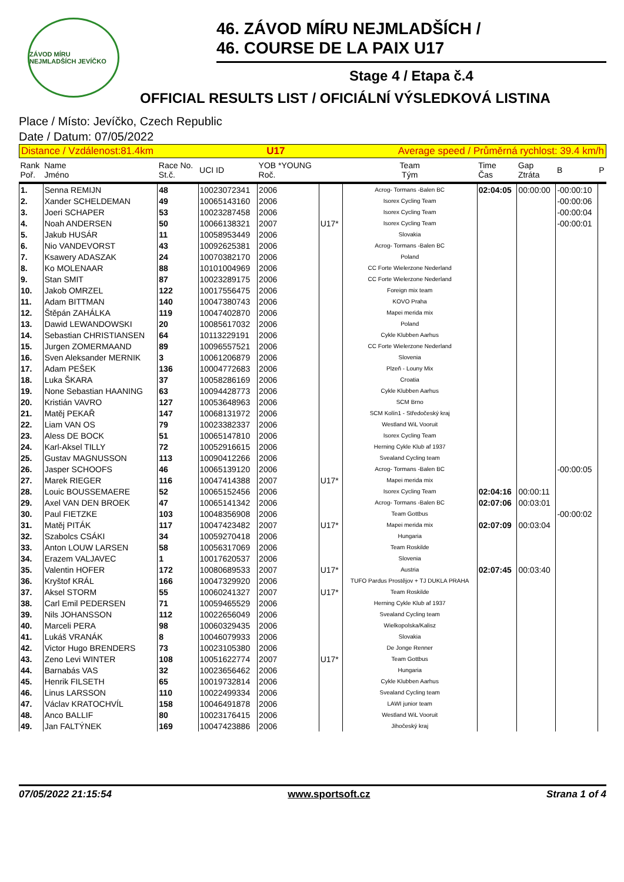ZÁVOD MÍRU NEJMLADŠÍCH JEVÍČKO
46. ZÁVOD MÍRU NEJMLADŠÍCH /
46. COURSE DE LA PAIX U17
Stage 4 / Etapa č.4
OFFICIAL RESULTS LIST / OFICIÁLNÍ VÝSLEDKOVÁ LISTINA
Place / Místo: Jevíčko, Czech Republic
Date / Datum: 07/05/2022
Distance / Vzdálenost:81.4km U17 Average speed / Průměrná rychlost: 39.4 km/h
| Rank Poř. | Name Jméno | Race No. St.č. | UCI ID | YOB *YOUNG Roč. | | Team Tým | Time Čas | Gap Ztráta | B | P |
| --- | --- | --- | --- | --- | --- | --- | --- | --- | --- | --- |
| 1. | Senna REMIJN | 48 | 10023072341 | 2006 | | Acrog- Tormans -Balen BC | 02:04:05 | 00:00:00 | -00:00:10 | |
| 2. | Xander SCHELDEMAN | 49 | 10065143160 | 2006 | | Isorex Cycling Team | | | -00:00:06 | |
| 3. | Joeri SCHAPER | 53 | 10023287458 | 2006 | | Isorex Cycling Team | | | -00:00:04 | |
| 4. | Noah ANDERSEN | 50 | 10066138321 | 2007 | U17* | Isorex Cycling Team | | | -00:00:01 | |
| 5. | Jakub HUSÁR | 11 | 10058953449 | 2006 | | Slovakia | | | | |
| 6. | Nio VANDEVORST | 43 | 10092625381 | 2006 | | Acrog- Tormans -Balen BC | | | | |
| 7. | Ksawery ADASZAK | 24 | 10070382170 | 2006 | | Poland | | | | |
| 8. | Ko MOLENAAR | 88 | 10101004969 | 2006 | | CC Forte Wielerzone Nederland | | | | |
| 9. | Stan SMIT | 87 | 10023289175 | 2006 | | CC Forte Wielerzone Nederland | | | | |
| 10. | Jakob OMRZEL | 122 | 10017556475 | 2006 | | Foreign mix team | | | | |
| 11. | Adam BITTMAN | 140 | 10047380743 | 2006 | | KOVO Praha | | | | |
| 12. | Štěpán ZAHÁLKA | 119 | 10047402870 | 2006 | | Mapei merida mix | | | | |
| 13. | Dawid LEWANDOWSKI | 20 | 10085617032 | 2006 | | Poland | | | | |
| 14. | Sebastian CHRISTIANSEN | 64 | 10113229191 | 2006 | | Cykle Klubben Aarhus | | | | |
| 15. | Jurgen ZOMERMAAND | 89 | 10096557521 | 2006 | | CC Forte Wielerzone Nederland | | | | |
| 16. | Sven Aleksander MERNIK | 3 | 10061206879 | 2006 | | Slovenia | | | | |
| 17. | Adam PEŠEK | 136 | 10004772683 | 2006 | | Plzeň - Louny Mix | | | | |
| 18. | Luka ŠKARA | 37 | 10058286169 | 2006 | | Croatia | | | | |
| 19. | None Sebastian HAANING | 63 | 10094428773 | 2006 | | Cykle Klubben Aarhus | | | | |
| 20. | Kristián VAVRO | 127 | 10053648963 | 2006 | | SCM Brno | | | | |
| 21. | Matěj PEKAŘ | 147 | 10068131972 | 2006 | | SCM Kolín1 - Středočeský kraj | | | | |
| 22. | Liam VAN OS | 79 | 10023382337 | 2006 | | Westland WiL Vooruit | | | | |
| 23. | Aless DE BOCK | 51 | 10065147810 | 2006 | | Isorex Cycling Team | | | | |
| 24. | Karl-Aksel TILLY | 72 | 10052916615 | 2006 | | Herning Cykle Klub af 1937 | | | | |
| 25. | Gustav MAGNUSSON | 113 | 10090412266 | 2006 | | Svealand Cycling team | | | | |
| 26. | Jasper SCHOOFS | 46 | 10065139120 | 2006 | | Acrog- Tormans -Balen BC | | | -00:00:05 | |
| 27. | Marek RIEGER | 116 | 10047414388 | 2007 | U17* | Mapei merida mix | | | | |
| 28. | Louic BOUSSEMAERE | 52 | 10065152456 | 2006 | | Isorex Cycling Team | 02:04:16 | 00:00:11 | | |
| 29. | Axel VAN DEN BROEK | 47 | 10065141342 | 2006 | | Acrog- Tormans -Balen BC | 02:07:06 | 00:03:01 | | |
| 30. | Paul FIETZKE | 103 | 10048356908 | 2006 | | Team Gottbus | | | -00:00:02 | |
| 31. | Matěj PITÁK | 117 | 10047423482 | 2007 | U17* | Mapei merida mix | 02:07:09 | 00:03:04 | | |
| 32. | Szabolcs CSÁKI | 34 | 10059270418 | 2006 | | Hungaria | | | | |
| 33. | Anton LOUW LARSEN | 58 | 10056317069 | 2006 | | Team Roskilde | | | | |
| 34. | Erazem VALJAVEC | 1 | 10017620537 | 2006 | | Slovenia | | | | |
| 35. | Valentin HOFER | 172 | 10080689533 | 2007 | U17* | Austria | 02:07:45 | 00:03:40 | | |
| 36. | Kryštof KRÁL | 166 | 10047329920 | 2006 | | TUFO Pardus Prostějov + TJ DUKLA PRAHA | | | | |
| 37. | Aksel STORM | 55 | 10060241327 | 2007 | U17* | Team Roskilde | | | | |
| 38. | Carl Emil PEDERSEN | 71 | 10059465529 | 2006 | | Herning Cykle Klub af 1937 | | | | |
| 39. | Nils JOHANSSON | 112 | 10022656049 | 2006 | | Svealand Cycling team | | | | |
| 40. | Marceli PERA | 98 | 10060329435 | 2006 | | Wielkopolska/Kalisz | | | | |
| 41. | Lukáš VRANÁK | 8 | 10046079933 | 2006 | | Slovakia | | | | |
| 42. | Victor Hugo BRENDERS | 73 | 10023105380 | 2006 | | De Jonge Renner | | | | |
| 43. | Zeno Levi WINTER | 108 | 10051622774 | 2007 | U17* | Team Gottbus | | | | |
| 44. | Barnabás VAS | 32 | 10023656462 | 2006 | | Hungaria | | | | |
| 45. | Henrik FILSETH | 65 | 10019732814 | 2006 | | Cykle Klubben Aarhus | | | | |
| 46. | Linus LARSSON | 110 | 10022499334 | 2006 | | Svealand Cycling team | | | | |
| 47. | Václav KRATOCHVÍL | 158 | 10046491878 | 2006 | | LAWI junior team | | | | |
| 48. | Anco BALLIF | 80 | 10023176415 | 2006 | | Westland WiL Vooruit | | | | |
| 49. | Jan FALTÝNEK | 169 | 10047423886 | 2006 | | Jihočeský kraj | | | | |
07/05/2022 21:15:54 www.sportsoft.cz Strana 1 of 4